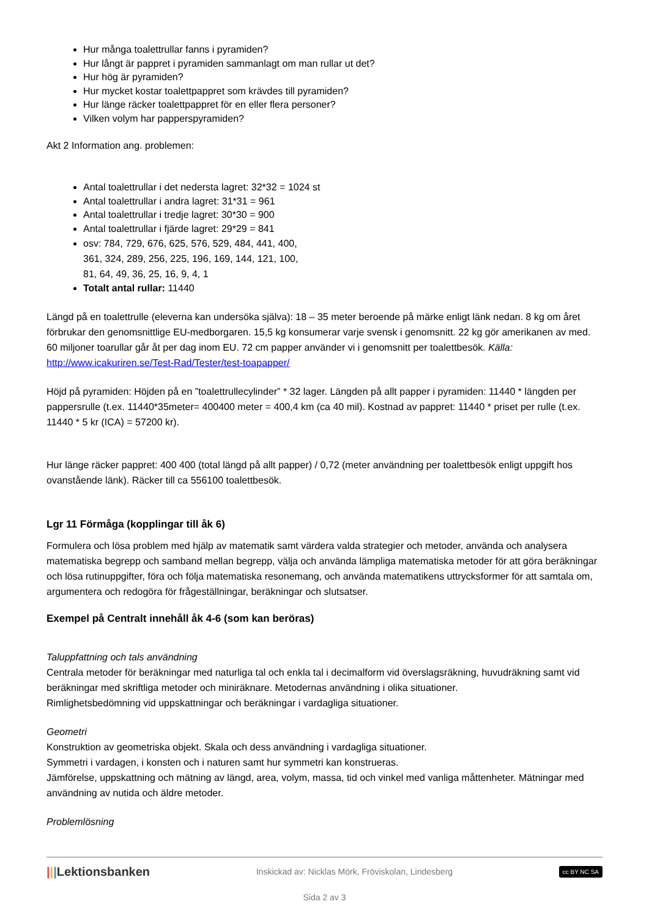Hur många toalettrullar fanns i pyramiden?
Hur långt är pappret i pyramiden sammanlagt om man rullar ut det?
Hur hög är pyramiden?
Hur mycket kostar toalettpappret som krävdes till pyramiden?
Hur länge räcker toalettpappret för en eller flera personer?
Vilken volym har papperspyramiden?
Akt 2 Information ang. problemen:
Antal toalettrullar i det nedersta lagret: 32*32 = 1024 st
Antal toalettrullar i andra lagret: 31*31 = 961
Antal toalettrullar i tredje lagret: 30*30 = 900
Antal toalettrullar i fjärde lagret: 29*29 = 841
osv: 784, 729, 676, 625, 576, 529, 484, 441, 400,
361, 324, 289, 256, 225, 196, 169, 144, 121, 100,
81, 64, 49, 36, 25, 16, 9, 4, 1
Totalt antal rullar: 11440
Längd på en toalettrulle (eleverna kan undersöka själva): 18 – 35 meter beroende på märke enligt länk nedan. 8 kg om året förbrukar den genomsnittlige EU-medborgaren. 15,5 kg konsumerar varje svensk i genomsnitt. 22 kg gör amerikanen av med. 60 miljoner toarullar går åt per dag inom EU. 72 cm papper använder vi i genomsnitt per toalettbesök. Källa: http://www.icakuriren.se/Test-Rad/Tester/test-toapapper/
Höjd på pyramiden: Höjden på en ”toalettrullecylinder” * 32 lager. Längden på allt papper i pyramiden: 11440 * längden per pappersrulle (t.ex. 11440*35meter= 400400 meter = 400,4 km (ca 40 mil). Kostnad av pappret: 11440 * priset per rulle (t.ex. 11440 * 5 kr (ICA) = 57200 kr).
Hur länge räcker pappret: 400 400 (total längd på allt papper) / 0,72 (meter användning per toalettbesök enligt uppgift hos ovanstående länk). Räcker till ca 556100 toalettbesök.
Lgr 11 Förmåga (kopplingar till åk 6)
Formulera och lösa problem med hjälp av matematik samt värdera valda strategier och metoder, använda och analysera matematiska begrepp och samband mellan begrepp, välja och använda lämpliga matematiska metoder för att göra beräkningar och lösa rutinuppgifter, föra och följa matematiska resonemang, och använda matematikens uttrycksformer för att samtala om, argumentera och redogöra för frågeställningar, beräkningar och slutsatser.
Exempel på Centralt innehåll åk 4-6 (som kan beröras)
Taluppfattning och tals användning
Centrala metoder för beräkningar med naturliga tal och enkla tal i decimalform vid överslagsräkning, huvudräkning samt vid beräkningar med skriftliga metoder och miniräknare. Metodernas användning i olika situationer.
Rimlighetsbedömning vid uppskattningar och beräkningar i vardagliga situationer.
Geometri
Konstruktion av geometriska objekt. Skala och dess användning i vardagliga situationer.
Symmetri i vardagen, i konsten och i naturen samt hur symmetri kan konstrueras.
Jämförelse, uppskattning och mätning av längd, area, volym, massa, tid och vinkel med vanliga måttenheter. Mätningar med användning av nutida och äldre metoder.
Problemlösning
|||Lektionsbanken Inskickad av: Nicklas Mörk, Fröviskolan, Lindesberg cc BY NC SA
Sida 2 av 3